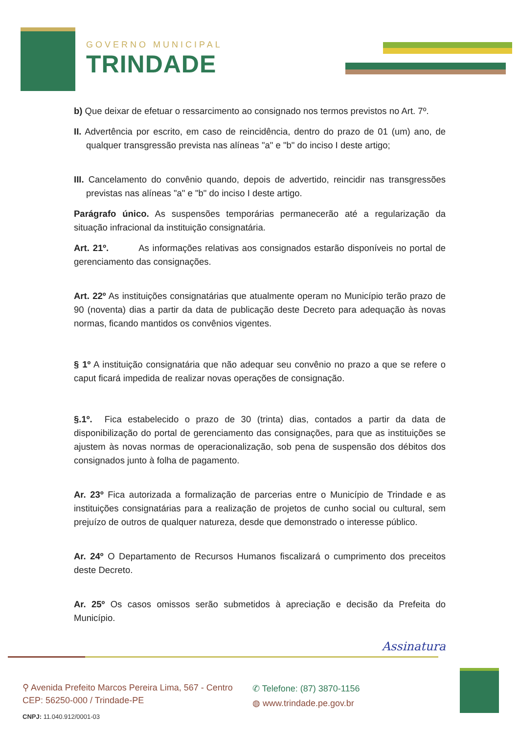GOVERNO MUNICIPAL
TRINDADE
b) Que deixar de efetuar o ressarcimento ao consignado nos termos previstos no Art. 7º.
II. Advertência por escrito, em caso de reincidência, dentro do prazo de 01 (um) ano, de qualquer transgressão prevista nas alíneas "a" e "b" do inciso I deste artigo;
III. Cancelamento do convênio quando, depois de advertido, reincidir nas transgressões previstas nas alíneas "a" e "b" do inciso I deste artigo.
Parágrafo único. As suspensões temporárias permanecerão até a regularização da situação infracional da instituição consignatária.
Art. 21º. As informações relativas aos consignados estarão disponíveis no portal de gerenciamento das consignações.
Art. 22º As instituições consignatárias que atualmente operam no Município terão prazo de 90 (noventa) dias a partir da data de publicação deste Decreto para adequação às novas normas, ficando mantidos os convênios vigentes.
§ 1º A instituição consignatária que não adequar seu convênio no prazo a que se refere o caput ficará impedida de realizar novas operações de consignação.
§.1º. Fica estabelecido o prazo de 30 (trinta) dias, contados a partir da data de disponibilização do portal de gerenciamento das consignações, para que as instituições se ajustem às novas normas de operacionalização, sob pena de suspensão dos débitos dos consignados junto à folha de pagamento.
Ar. 23º Fica autorizada a formalização de parcerias entre o Município de Trindade e as instituições consignatárias para a realização de projetos de cunho social ou cultural, sem prejuízo de outros de qualquer natureza, desde que demonstrado o interesse público.
Ar. 24º O Departamento de Recursos Humanos fiscalizará o cumprimento dos preceitos deste Decreto.
Ar. 25º Os casos omissos serão submetidos à apreciação e decisão da Prefeita do Município.
Assinatura
⚲ Avenida Prefeito Marcos Pereira Lima, 567 - Centro
CEP: 56250-000 / Trindade-PE
CNPJ: 11.040.912/0001-03
✆ Telefone: (87) 3870-1156
◍ www.trindade.pe.gov.br